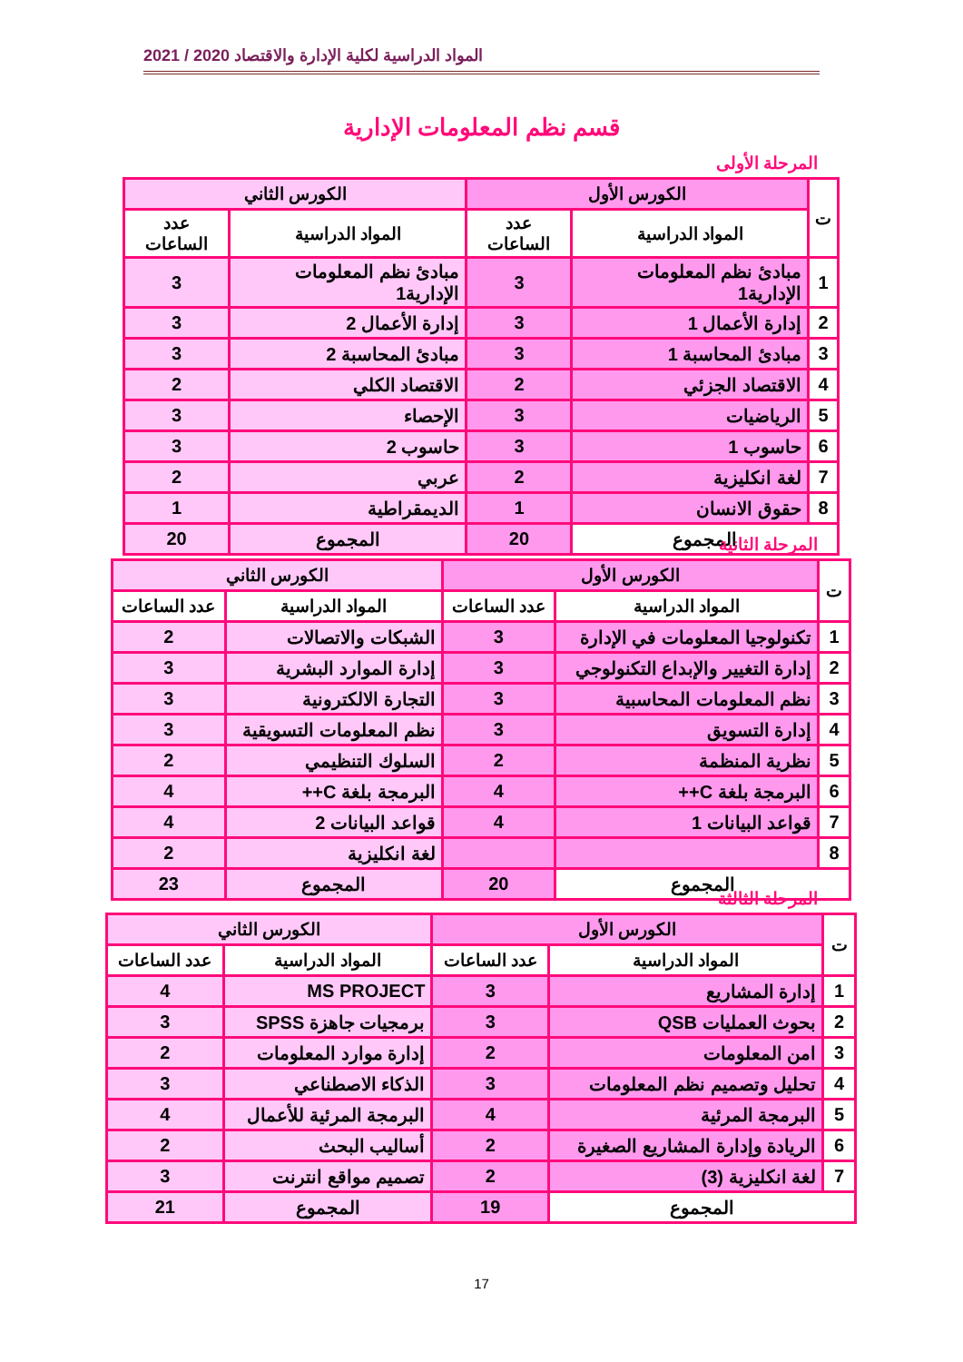المواد الدراسية لكلية الإدارة والاقتصاد 2020 / 2021
قسم نظم المعلومات الإدارية
المرحلة الأولى
| ت | الكورس الأول | | الكورس الثاني | |
| --- | --- | --- | --- | --- |
| | المواد الدراسية | عدد الساعات | المواد الدراسية | عدد الساعات |
| 1 | مبادئ نظم المعلومات الإدارية1 | 3 | مبادئ نظم المعلومات الإدارية1 | 3 |
| 2 | إدارة الأعمال 1 | 3 | إدارة الأعمال 2 | 3 |
| 3 | مبادئ المحاسبة 1 | 3 | مبادئ المحاسبة 2 | 3 |
| 4 | الاقتصاد الجزئي | 2 | الاقتصاد الكلي | 2 |
| 5 | الرياضيات | 3 | الإحصاء | 3 |
| 6 | حاسوب 1 | 3 | حاسوب 2 | 3 |
| 7 | لغة انكليزية | 2 | عربي | 2 |
| 8 | حقوق الانسان | 1 | الديمقراطية | 1 |
| المجموع | | 20 | المجموع | 20 |
المرحلة الثانية
| ت | الكورس الأول | | الكورس الثاني | |
| --- | --- | --- | --- | --- |
| | المواد الدراسية | عدد الساعات | المواد الدراسية | عدد الساعات |
| 1 | تكنولوجيا المعلومات في الإدارة | 3 | الشبكات والاتصالات | 2 |
| 2 | إدارة التغيير والإبداع التكنولوجي | 3 | إدارة الموارد البشرية | 3 |
| 3 | نظم المعلومات المحاسبية | 3 | التجارة الالكترونية | 3 |
| 4 | إدارة التسويق | 3 | نظم المعلومات التسويقية | 3 |
| 5 | نظرية المنظمة | 2 | السلوك التنظيمي | 2 |
| 6 | البرمجة بلغة C++ | 4 | البرمجة بلغة C++ | 4 |
| 7 | قواعد البيانات 1 | 4 | قواعد البيانات 2 | 4 |
| 8 | | | لغة انكليزية | 2 |
| المجموع | | 20 | المجموع | 23 |
المرحلة الثالثة
| ت | الكورس الأول | | الكورس الثاني | |
| --- | --- | --- | --- | --- |
| | المواد الدراسية | عدد الساعات | المواد الدراسية | عدد الساعات |
| 1 | إدارة المشاريع | 3 | MS PROJECT | 4 |
| 2 | بحوث العمليات QSB | 3 | برمجيات جاهزة SPSS | 3 |
| 3 | امن المعلومات | 2 | إدارة موارد المعلومات | 2 |
| 4 | تحليل وتصميم نظم المعلومات | 3 | الذكاء الاصطناعي | 3 |
| 5 | البرمجة المرئية | 4 | البرمجة المرئية للأعمال | 4 |
| 6 | الريادة وإدارة المشاريع الصغيرة | 2 | أساليب البحث | 2 |
| 7 | لغة انكليزية (3) | 2 | تصميم مواقع انترنت | 3 |
| المجموع | | 19 | المجموع | 21 |
17